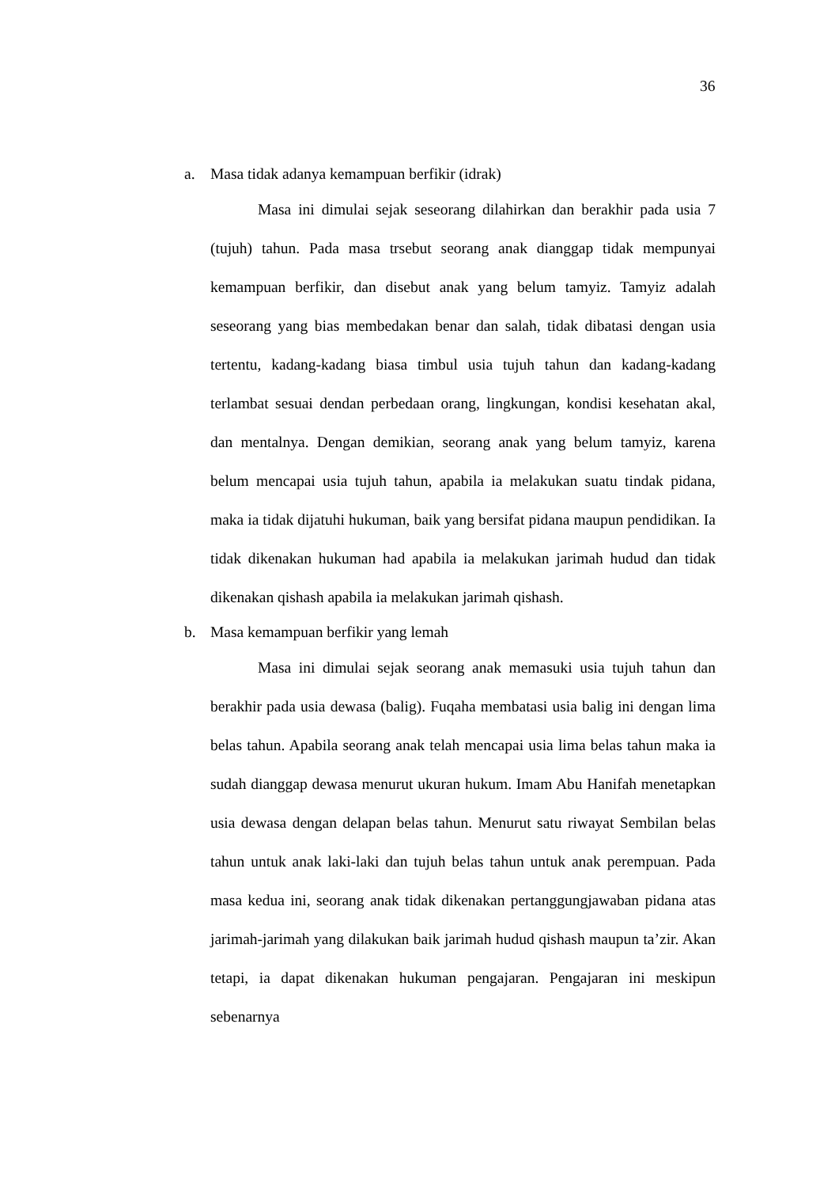36
a. Masa tidak adanya kemampuan berfikir (idrak)
Masa ini dimulai sejak seseorang dilahirkan dan berakhir pada usia 7 (tujuh) tahun. Pada masa trsebut seorang anak dianggap tidak mempunyai kemampuan berfikir, dan disebut anak yang belum tamyiz. Tamyiz adalah seseorang yang bias membedakan benar dan salah, tidak dibatasi dengan usia tertentu, kadang-kadang biasa timbul usia tujuh tahun dan kadang-kadang terlambat sesuai dendan perbedaan orang, lingkungan, kondisi kesehatan akal, dan mentalnya. Dengan demikian, seorang anak yang belum tamyiz, karena belum mencapai usia tujuh tahun, apabila ia melakukan suatu tindak pidana, maka ia tidak dijatuhi hukuman, baik yang bersifat pidana maupun pendidikan. Ia tidak dikenakan hukuman had apabila ia melakukan jarimah hudud dan tidak dikenakan qishash apabila ia melakukan jarimah qishash.
b. Masa kemampuan berfikir yang lemah
Masa ini dimulai sejak seorang anak memasuki usia tujuh tahun dan berakhir pada usia dewasa (balig). Fuqaha membatasi usia balig ini dengan lima belas tahun. Apabila seorang anak telah mencapai usia lima belas tahun maka ia sudah dianggap dewasa menurut ukuran hukum. Imam Abu Hanifah menetapkan usia dewasa dengan delapan belas tahun. Menurut satu riwayat Sembilan belas tahun untuk anak laki-laki dan tujuh belas tahun untuk anak perempuan. Pada masa kedua ini, seorang anak tidak dikenakan pertanggungjawaban pidana atas jarimah-jarimah yang dilakukan baik jarimah hudud qishash maupun ta’zir. Akan tetapi, ia dapat dikenakan hukuman pengajaran. Pengajaran ini meskipun sebenarnya